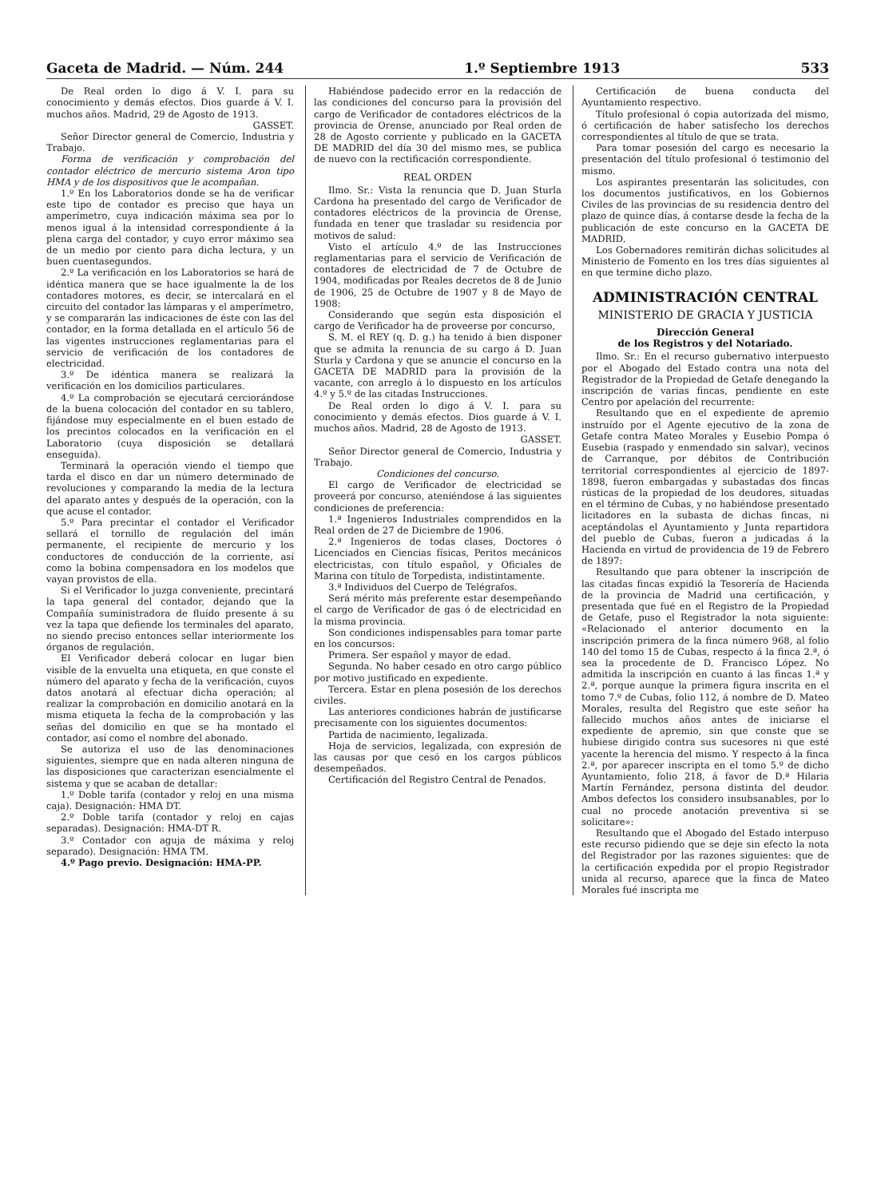Gaceta de Madrid. — Núm. 244 1.º Septiembre 1913 533
De Real orden lo digo á V. I. para su conocimiento y demás efectos. Dios guarde á V. I. muchos años. Madrid, 29 de Agosto de 1913.
GASSET.
Señor Director general de Comercio, Industria y Trabajo.
Forma de verificación y comprobación del contador eléctrico de mercurio sistema Aron tipo HMA y de los dispositivos que le acompañan.
1.º En los Laboratorios donde se ha de verificar este tipo de contador es preciso que haya un amperímetro, cuya indicación máxima sea por lo menos igual á la intensidad correspondiente á la plena carga del contador, y cuyo error máximo sea de un medio por ciento para dicha lectura, y un buen cuentasegundos.
2.º La verificación en los Laboratorios se hará de idéntica manera que se hace igualmente la de los contadores motores, es decir, se intercalará en el circuito del contador las lámparas y el amperímetro, y se compararán las indicaciones de éste con las del contador, en la forma detallada en el artículo 56 de las vigentes instrucciones reglamentarias para el servicio de verificación de los contadores de electricidad.
3.º De idéntica manera se realizará la verificación en los domicilios particulares.
4.º La comprobación se ejecutará cerciorándose de la buena colocación del contador en su tablero, fijándose muy especialmente en el buen estado de los precintos colocados en la verificación en el Laboratorio (cuya disposición se detallará enseguida).
Terminará la operación viendo el tiempo que tarda el disco en dar un número determinado de revoluciones y comparando la media de la lectura del aparato antes y después de la operación, con la que acuse el contador.
5.º Para precintar el contador el Verificador sellará el tornillo de regulación del imán permanente, el recipiente de mercurio y los conductores de conducción de la corriente, así como la bobina compensadora en los modelos que vayan provistos de ella.
Si el Verificador lo juzga conveniente, precintará la tapa general del contador, dejando que la Compañía suministradora de fluído presente á su vez la tapa que defiende los terminales del aparato, no siendo preciso entonces sellar interiormente los órganos de regulación.
El Verificador deberá colocar en lugar bien visible de la envuelta una etiqueta, en que conste el número del aparato y fecha de la verificación, cuyos datos anotará al efectuar dicha operación; al realizar la comprobación en domicilio anotará en la misma etiqueta la fecha de la comprobación y las señas del domicilio en que se ha montado el contador, así como el nombre del abonado.
Se autoriza el uso de las denominaciones siguientes, siempre que en nada alteren ninguna de las disposiciones que caracterizan esencialmente el sistema y que se acaban de detallar:
1.º Doble tarifa (contador y reloj en una misma caja). Designación: HMA DT.
2.º Doble tarifa (contador y reloj en cajas separadas). Designación: HMA-DT R.
3.º Contador con aguja de máxima y reloj separado). Designación: HMA TM.
4.º Pago previo. Designación: HMA-PP.
Habiéndose padecido error en la redacción de las condiciones del concurso para la provisión del cargo de Verificador de contadores eléctricos de la provincia de Orense, anunciado por Real orden de 28 de Agosto corriente y publicado en la GACETA DE MADRID del día 30 del mismo mes, se publica de nuevo con la rectificación correspondiente.
REAL ORDEN
Ilmo. Sr.: Vista la renuncia que D. Juan Sturla Cardona ha presentado del cargo de Verificador de contadores eléctricos de la provincia de Orense, fundada en tener que trasladar su residencia por motivos de salud:
Visto el artículo 4.º de las Instrucciones reglamentarias para el servicio de Verificación de contadores de electricidad de 7 de Octubre de 1904, modificadas por Reales decretos de 8 de Junio de 1906, 25 de Octubre de 1907 y 8 de Mayo de 1908:
Considerando que según esta disposición el cargo de Verificador ha de proveerse por concurso,
S. M. el REY (q. D. g.) ha tenido á bien disponer que se admita la renuncia de su cargo á D. Juan Sturla y Cardona y que se anuncie el concurso en la GACETA DE MADRID para la provisión de la vacante, con arreglo á lo dispuesto en los artículos 4.º y 5.º de las citadas Instrucciones.
De Real orden lo digo á V. I. para su conocimiento y demás efectos. Dios guarde á V. I. muchos años. Madrid, 28 de Agosto de 1913.
GASSET.
Señor Director general de Comercio, Industria y Trabajo.
Condiciones del concurso.
El cargo de Verificador de electricidad se proveerá por concurso, ateniéndose á las siguientes condiciones de preferencia:
1.ª Ingenieros Industriales comprendidos en la Real orden de 27 de Diciembre de 1906.
2.ª Ingenieros de todas clases, Doctores ó Licenciados en Ciencias físicas, Peritos mecánicos electricistas, con título español, y Oficiales de Marina con título de Torpedista, indistintamente.
3.ª Individuos del Cuerpo de Telégrafos.
Será mérito más preferente estar desempeñando el cargo de Verificador de gas ó de electricidad en la misma provincia.
Son condiciones indispensables para tomar parte en los concursos:
Primera. Ser español y mayor de edad.
Segunda. No haber cesado en otro cargo público por motivo justificado en expediente.
Tercera. Estar en plena posesión de los derechos civiles.
Las anteriores condiciones habrán de justificarse precisamente con los siguientes documentos:
Partida de nacimiento, legalizada.
Hoja de servicios, legalizada, con expresión de las causas por que cesó en los cargos públicos desempeñados.
Certificación del Registro Central de Penados.
Certificación de buena conducta del Ayuntamiento respectivo.
Título profesional ó copia autorizada del mismo, ó certificación de haber satisfecho los derechos correspondientes al título de que se trata.
Para tomar posesión del cargo es necesario la presentación del título profesional ó testimonio del mismo.
Los aspirantes presentarán las solicitudes, con los documentos justificativos, en los Gobiernos Civiles de las provincias de su residencia dentro del plazo de quince días, á contarse desde la fecha de la publicación de este concurso en la GACETA DE MADRID.
Los Gobernadores remitirán dichas solicitudes al Ministerio de Fomento en los tres días siguientes al en que termine dicho plazo.
ADMINISTRACIÓN CENTRAL
MINISTERIO DE GRACIA Y JUSTICIA
Dirección General
de los Registros y del Notariado.
Ilmo. Sr.: En el recurso gubernativo interpuesto por el Abogado del Estado contra una nota del Registrador de la Propiedad de Getafe denegando la inscripción de varias fincas, pendiente en este Centro por apelación del recurrente:
Resultando que en el expediente de apremio instruído por el Agente ejecutivo de la zona de Getafe contra Mateo Morales y Eusebio Pompa ó Eusebia (raspado y enmendado sin salvar), vecinos de Carranque, por débitos de Contribución territorial correspondientes al ejercicio de 1897-1898, fueron embargadas y subastadas dos fincas rústicas de la propiedad de los deudores, situadas en el término de Cubas, y no habiéndose presentado licitadores en la subasta de dichas fincas, ni aceptándolas el Ayuntamiento y Junta repartidora del pueblo de Cubas, fueron a judicadas á la Hacienda en virtud de providencia de 19 de Febrero de 1897:
Resultando que para obtener la inscripción de las citadas fincas expidió la Tesorería de Hacienda de la provincia de Madrid una certificación, y presentada que fué en el Registro de la Propiedad de Getafe, puso el Registrador la nota siguiente: «Relacionado el anterior documento en la inscripción primera de la finca número 968, al folio 140 del tomo 15 de Cubas, respecto á la finca 2.ª, ó sea la procedente de D. Francisco López. No admitida la inscripción en cuanto á las fincas 1.ª y 2.ª, porque aunque la primera figura inscrita en el tomo 7.º de Cubas, folio 112, á nombre de D. Mateo Morales, resulta del Registro que este señor ha fallecido muchos años antes de iniciarse el expediente de apremio, sin que conste que se hubiese dirigido contra sus sucesores ni que esté yacente la herencia del mismo. Y respecto á la finca 2.ª, por aparecer inscripta en el tomo 5.º de dicho Ayuntamiento, folio 218, á favor de D.ª Hilaria Martín Fernández, persona distinta del deudor. Ambos defectos los considero insubsanables, por lo cual no procede anotación preventiva si se solicitare»:
Resultando que el Abogado del Estado interpuso este recurso pidiendo que se deje sin efecto la nota del Registrador por las razones siguientes: que de la certificación expedida por el propio Registrador unida al recurso, aparece que la finca de Mateo Morales fué inscripta me